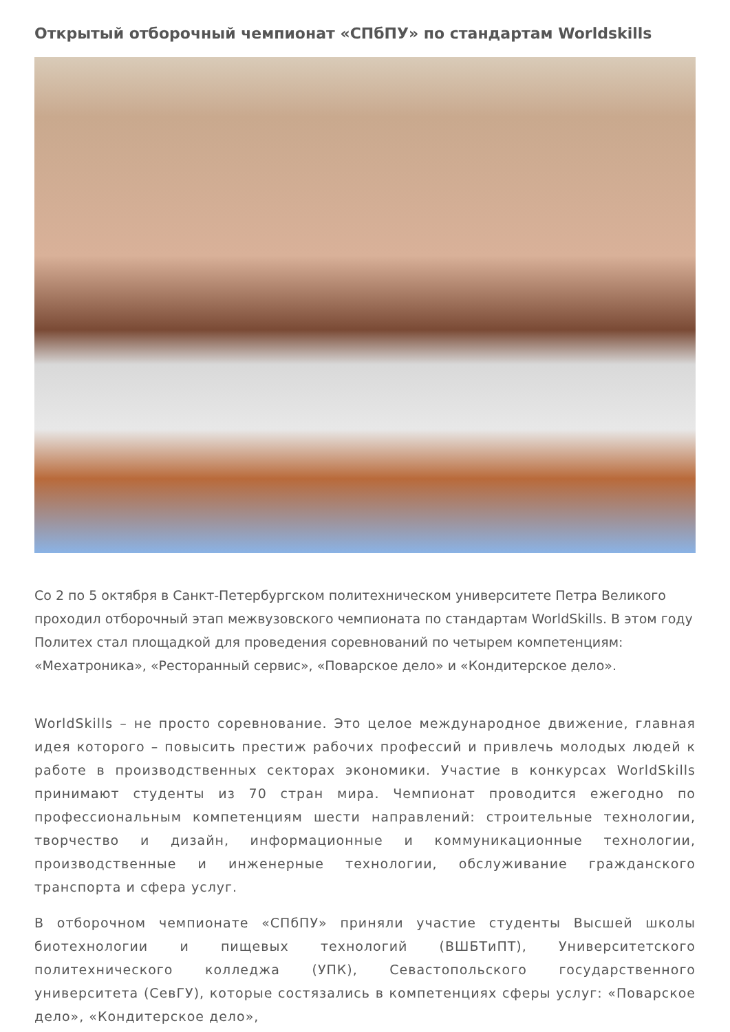Открытый отборочный чемпионат «СПбПУ» по стандартам Worldskills
Со 2 по 5 октября в Санкт-Петербургском политехническом университете Петра Великого проходил отборочный этап межвузовского чемпионата по стандартам WorldSkills. В этом году Политех стал площадкой для проведения соревнований по четырем компетенциям: «Мехатроника», «Ресторанный сервис», «Поварское дело» и «Кондитерское дело».
WorldSkills – не просто соревнование. Это целое международное движение, главная идея которого – повысить престиж рабочих профессий и привлечь молодых людей к работе в производственных секторах экономики. Участие в конкурсах WorldSkills принимают студенты из 70 стран мира. Чемпионат проводится ежегодно по профессиональным компетенциям шести направлений: строительные технологии, творчество и дизайн, информационные и коммуникационные технологии, производственные и инженерные технологии, обслуживание гражданского транспорта и сфера услуг.
В отборочном чемпионате «СПбПУ» приняли участие студенты Высшей школы биотехнологии и пищевых технологий (ВШБТиПТ), Университетского политехнического колледжа (УПК), Севастопольского государственного университета (СевГУ), которые состязались в компетенциях сферы услуг: «Поварское дело», «Кондитерское дело»,